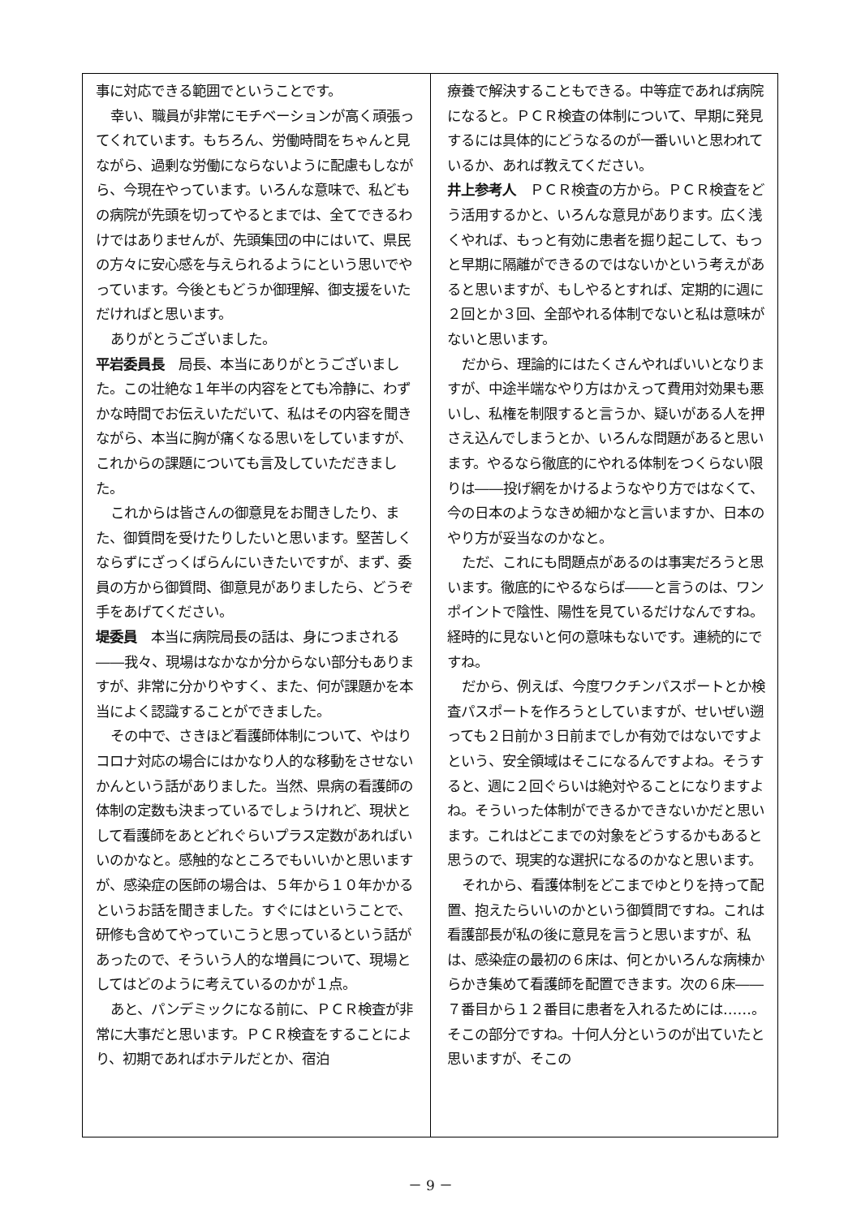事に対応できる範囲でということです。
幸い、職員が非常にモチベーションが高く頑張ってくれています。もちろん、労働時間をちゃんと見ながら、過剰な労働にならないように配慮もしながら、今現在やっています。いろんな意味で、私どもの病院が先頭を切ってやるとまでは、全てできるわけではありませんが、先頭集団の中にはいて、県民の方々に安心感を与えられるようにという思いでやっています。今後ともどうか御理解、御支援をいただければと思います。
ありがとうございました。
平岩委員長　局長、本当にありがとうございました。この壮絶な１年半の内容をとても冷静に、わずかな時間でお伝えいただいて、私はその内容を聞きながら、本当に胸が痛くなる思いをしていますが、これからの課題についても言及していただきました。
これからは皆さんの御意見をお聞きしたり、また、御質問を受けたりしたいと思います。堅苦しくならずにざっくばらんにいきたいですが、まず、委員の方から御質問、御意見がありましたら、どうぞ手をあげてください。
堤委員　本当に病院局長の話は、身につまされる――我々、現場はなかなか分からない部分もありますが、非常に分かりやすく、また、何が課題かを本当によく認識することができました。
その中で、さきほど看護師体制について、やはりコロナ対応の場合にはかなり人的な移動をさせないかんという話がありました。当然、県病の看護師の体制の定数も決まっているでしょうけれど、現状として看護師をあとどれぐらいプラス定数があればいいのかなと。感触的なところでもいいかと思いますが、感染症の医師の場合は、５年から１０年かかるというお話を聞きました。すぐにはということで、研修も含めてやっていこうと思っているという話があったので、そういう人的な増員について、現場としてはどのように考えているのかが１点。
あと、パンデミックになる前に、ＰＣＲ検査が非常に大事だと思います。ＰＣＲ検査をすることにより、初期であればホテルだとか、宿泊
療養で解決することもできる。中等症であれば病院になると。ＰＣＲ検査の体制について、早期に発見するには具体的にどうなるのが一番いいと思われているか、あれば教えてください。
井上参考人　ＰＣＲ検査の方から。ＰＣＲ検査をどう活用するかと、いろんな意見があります。広く浅くやれば、もっと有効に患者を掘り起こして、もっと早期に隔離ができるのではないかという考えがあると思いますが、もしやるとすれば、定期的に週に２回とか３回、全部やれる体制でないと私は意味がないと思います。
だから、理論的にはたくさんやればいいとなりますが、中途半端なやり方はかえって費用対効果も悪いし、私権を制限すると言うか、疑いがある人を押さえ込んでしまうとか、いろんな問題があると思います。やるなら徹底的にやれる体制をつくらない限りは――投げ網をかけるようなやり方ではなくて、今の日本のようなきめ細かなと言いますか、日本のやり方が妥当なのかなと。
ただ、これにも問題点があるのは事実だろうと思います。徹底的にやるならば――と言うのは、ワンポイントで陰性、陽性を見ているだけなんですね。経時的に見ないと何の意味もないです。連続的にですね。
だから、例えば、今度ワクチンパスポートとか検査パスポートを作ろうとしていますが、せいぜい遡っても２日前か３日前までしか有効ではないですよという、安全領域はそこになるんですよね。そうすると、週に２回ぐらいは絶対やることになりますよね。そういった体制ができるかできないかだと思います。これはどこまでの対象をどうするかもあると思うので、現実的な選択になるのかなと思います。
それから、看護体制をどこまでゆとりを持って配置、抱えたらいいのかという御質問ですね。これは看護部長が私の後に意見を言うと思いますが、私は、感染症の最初の６床は、何とかいろんな病棟からかき集めて看護師を配置できます。次の６床――７番目から１２番目に患者を入れるためには……。そこの部分ですね。十何人分というのが出ていたと思いますが、そこの
－ 9 －